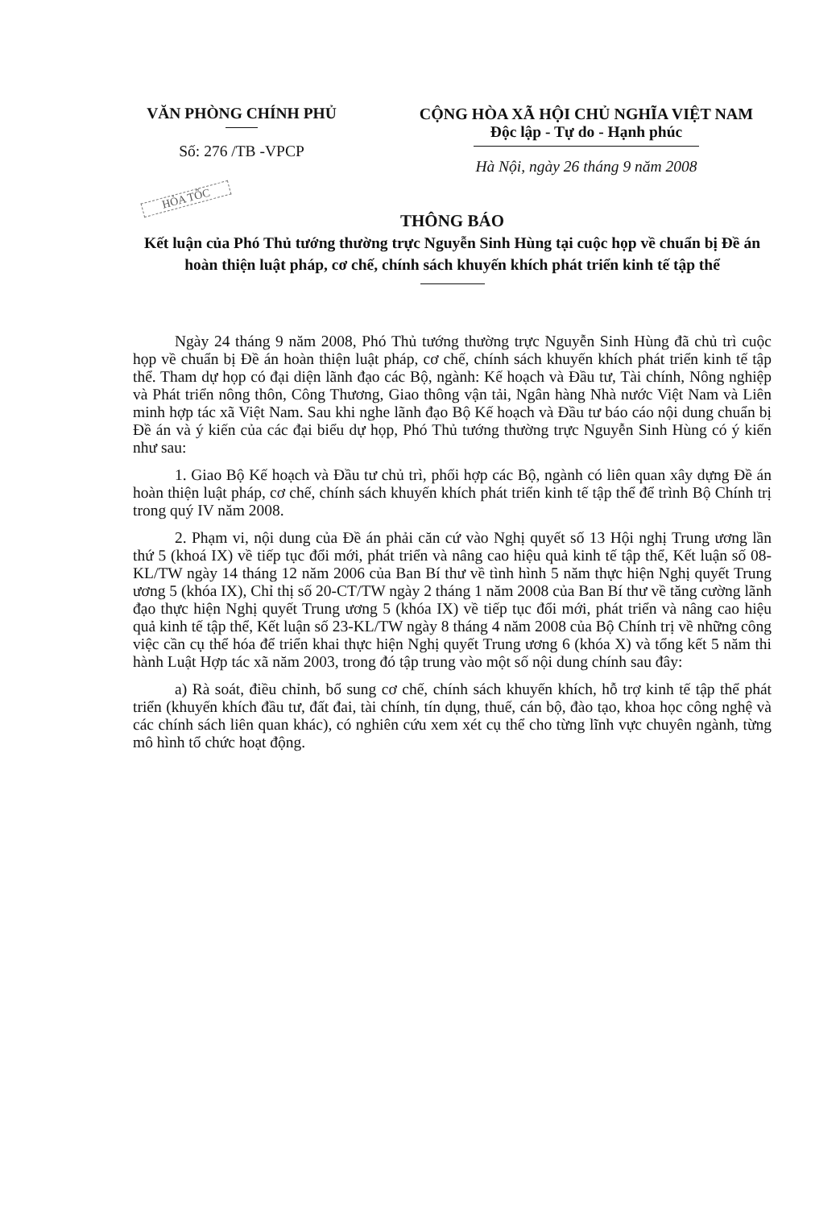VĂN PHÒNG CHÍNH PHỦ
Số: 276 /TB -VPCP
CỘNG HÒA XÃ HỘI CHỦ NGHĨA VIỆT NAM
Độc lập - Tự do - Hạnh phúc
Hà Nội, ngày 26 tháng 9 năm 2008
HỎA TỐC
THÔNG BÁO
Kết luận của Phó Thủ tướng thường trực Nguyễn Sinh Hùng tại cuộc họp về chuẩn bị Đề án hoàn thiện luật pháp, cơ chế, chính sách khuyến khích phát triển kinh tế tập thể
Ngày 24 tháng 9 năm 2008, Phó Thủ tướng thường trực Nguyễn Sinh Hùng đã chủ trì cuộc họp về chuẩn bị Đề án hoàn thiện luật pháp, cơ chế, chính sách khuyến khích phát triển kinh tế tập thể. Tham dự họp có đại diện lãnh đạo các Bộ, ngành: Kế hoạch và Đầu tư, Tài chính, Nông nghiệp và Phát triển nông thôn, Công Thương, Giao thông vận tải, Ngân hàng Nhà nước Việt Nam và Liên minh hợp tác xã Việt Nam. Sau khi nghe lãnh đạo Bộ Kế hoạch và Đầu tư báo cáo nội dung chuẩn bị Đề án và ý kiến của các đại biểu dự họp, Phó Thủ tướng thường trực Nguyễn Sinh Hùng có ý kiến như sau:
1. Giao Bộ Kế hoạch và Đầu tư chủ trì, phối hợp các Bộ, ngành có liên quan xây dựng Đề án hoàn thiện luật pháp, cơ chế, chính sách khuyến khích phát triển kinh tế tập thể để trình Bộ Chính trị trong quý IV năm 2008.
2. Phạm vi, nội dung của Đề án phải căn cứ vào Nghị quyết số 13 Hội nghị Trung ương lần thứ 5 (khoá IX) về tiếp tục đổi mới, phát triển và nâng cao hiệu quả kinh tế tập thể, Kết luận số 08-KL/TW ngày 14 tháng 12 năm 2006 của Ban Bí thư về tình hình 5 năm thực hiện Nghị quyết Trung ương 5 (khóa IX), Chỉ thị số 20-CT/TW ngày 2 tháng 1 năm 2008 của Ban Bí thư về tăng cường lãnh đạo thực hiện Nghị quyết Trung ương 5 (khóa IX) về tiếp tục đổi mới, phát triển và nâng cao hiệu quả kinh tế tập thể, Kết luận số 23-KL/TW ngày 8 tháng 4 năm 2008 của Bộ Chính trị về những công việc cần cụ thể hóa để triển khai thực hiện Nghị quyết Trung ương 6 (khóa X) và tổng kết 5 năm thi hành Luật Hợp tác xã năm 2003, trong đó tập trung vào một số nội dung chính sau đây:
a) Rà soát, điều chỉnh, bổ sung cơ chế, chính sách khuyến khích, hỗ trợ kinh tế tập thể phát triển (khuyến khích đầu tư, đất đai, tài chính, tín dụng, thuế, cán bộ, đào tạo, khoa học công nghệ và các chính sách liên quan khác), có nghiên cứu xem xét cụ thể cho từng lĩnh vực chuyên ngành, từng mô hình tổ chức hoạt động.